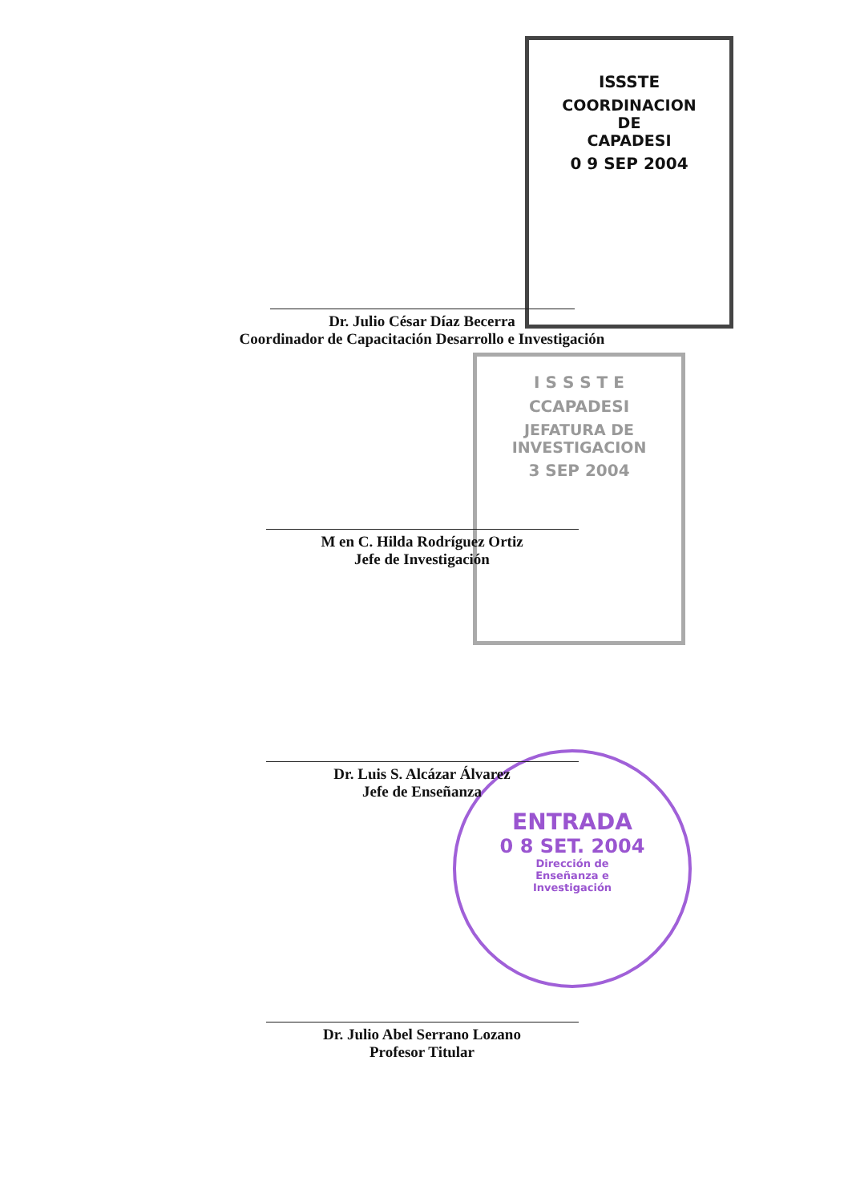ISSSTE
COORDINACION
DE
CAPADESI
0 9 SEP 2004
I S S S T E
CCAPADESI
JEFATURA DE
INVESTIGACION
3 SEP 2004
ENTRADA
0 8 SET. 2004
Dirección de
Enseñanza e
Investigación
Dr. Julio César Díaz Becerra
Coordinador de Capacitación Desarrollo e Investigación
M en C. Hilda Rodríguez Ortiz
Jefe de Investigación
Dr. Luis S. Alcázar Álvarez
Jefe de Enseñanza
Dr. Julio Abel Serrano Lozano
Profesor Titular